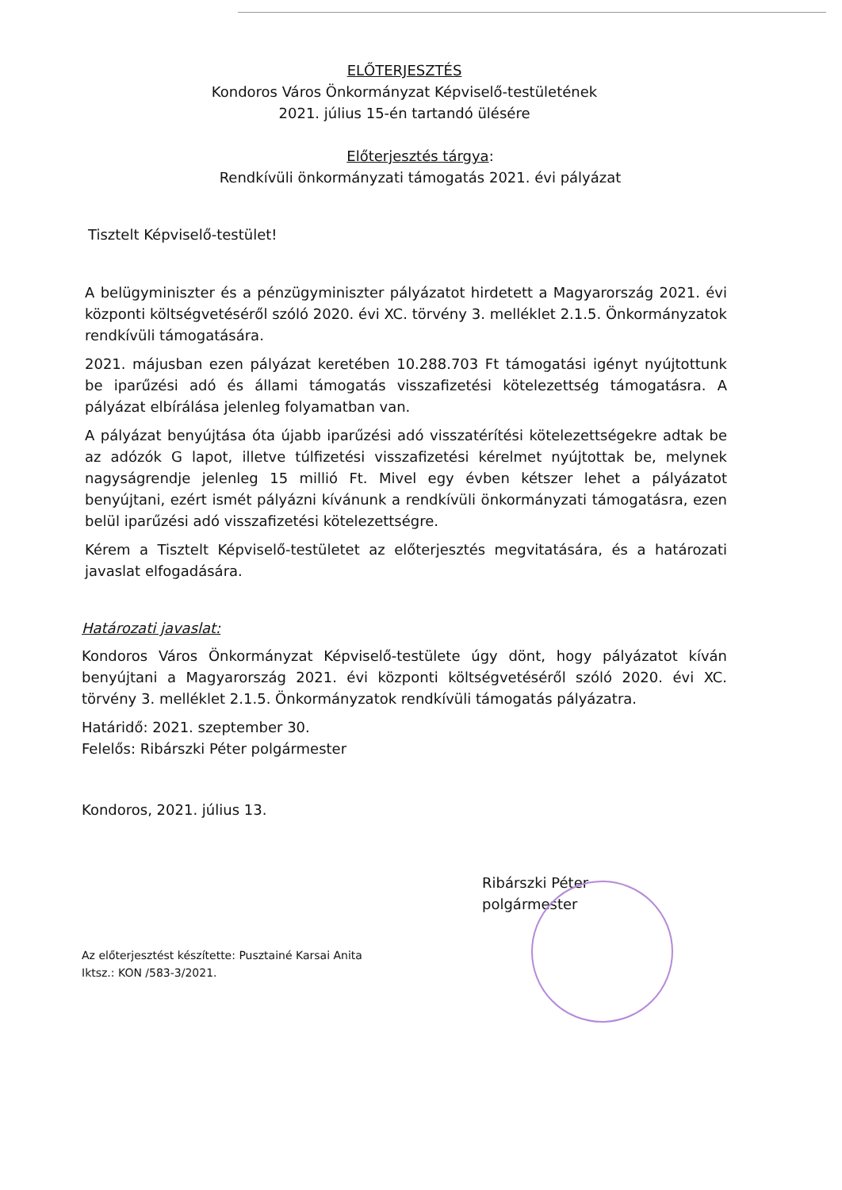ELŐTERJESZTÉS
Kondoros Város Önkormányzat Képviselő-testületének
2021. július 15-én tartandó ülésére
Előterjesztés tárgya:
Rendkívüli önkormányzati támogatás 2021. évi pályázat
Tisztelt Képviselő-testület!
A belügyminiszter és a pénzügyminiszter pályázatot hirdetett a Magyarország 2021. évi központi költségvetéséről szóló 2020. évi XC. törvény 3. melléklet 2.1.5. Önkormányzatok rendkívüli támogatására.
2021. májusban ezen pályázat keretében 10.288.703 Ft támogatási igényt nyújtottunk be iparűzési adó és állami támogatás visszafizetési kötelezettség támogatásra. A pályázat elbírálása jelenleg folyamatban van.
A pályázat benyújtása óta újabb iparűzési adó visszatérítési kötelezettségekre adtak be az adózók G lapot, illetve túlfizetési visszafizetési kérelmet nyújtottak be, melynek nagyságrendje jelenleg 15 millió Ft. Mivel egy évben kétszer lehet a pályázatot benyújtani, ezért ismét pályázni kívánunk a rendkívüli önkormányzati támogatásra, ezen belül iparűzési adó visszafizetési kötelezettségre.
Kérem a Tisztelt Képviselő-testületet az előterjesztés megvitatására, és a határozati javaslat elfogadására.
Határozati javaslat:
Kondoros Város Önkormányzat Képviselő-testülete úgy dönt, hogy pályázatot kíván benyújtani a Magyarország 2021. évi központi költségvetéséről szóló 2020. évi XC. törvény 3. melléklet 2.1.5. Önkormányzatok rendkívüli támogatás pályázatra.
Határidő: 2021. szeptember 30.
Felelős: Ribárszki Péter polgármester
Kondoros, 2021. július 13.
Ribárszki Péter
polgármester
Az előterjesztést készítette: Pusztainé Karsai Anita
Iktsz.: KON /583-3/2021.